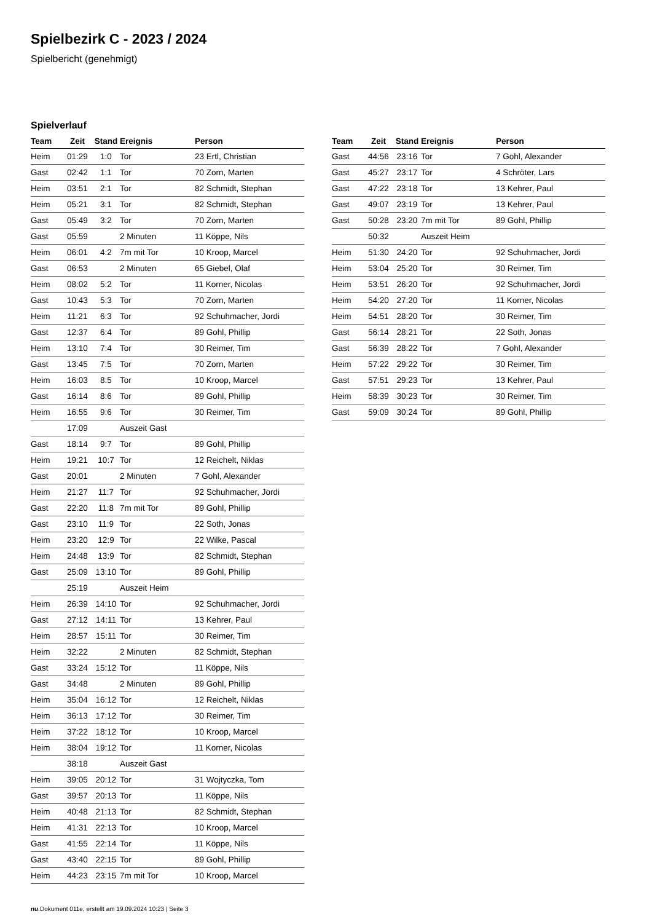Spielbezirk C - 2023 / 2024
Spielbericht (genehmigt)
Spielverlauf
| Team | Zeit | Stand | Ereignis | Person |
| --- | --- | --- | --- | --- |
| Heim | 01:29 | 1:0 | Tor | 23 Ertl, Christian |
| Gast | 02:42 | 1:1 | Tor | 70 Zorn, Marten |
| Heim | 03:51 | 2:1 | Tor | 82 Schmidt, Stephan |
| Heim | 05:21 | 3:1 | Tor | 82 Schmidt, Stephan |
| Gast | 05:49 | 3:2 | Tor | 70 Zorn, Marten |
| Gast | 05:59 | | 2 Minuten | 11 Köppe, Nils |
| Heim | 06:01 | 4:2 | 7m mit Tor | 10 Kroop, Marcel |
| Gast | 06:53 | | 2 Minuten | 65 Giebel, Olaf |
| Heim | 08:02 | 5:2 | Tor | 11 Korner, Nicolas |
| Gast | 10:43 | 5:3 | Tor | 70 Zorn, Marten |
| Heim | 11:21 | 6:3 | Tor | 92 Schuhmacher, Jordi |
| Gast | 12:37 | 6:4 | Tor | 89 Gohl, Phillip |
| Heim | 13:10 | 7:4 | Tor | 30 Reimer, Tim |
| Gast | 13:45 | 7:5 | Tor | 70 Zorn, Marten |
| Heim | 16:03 | 8:5 | Tor | 10 Kroop, Marcel |
| Gast | 16:14 | 8:6 | Tor | 89 Gohl, Phillip |
| Heim | 16:55 | 9:6 | Tor | 30 Reimer, Tim |
| | 17:09 | | Auszeit Gast | |
| Gast | 18:14 | 9:7 | Tor | 89 Gohl, Phillip |
| Heim | 19:21 | 10:7 | Tor | 12 Reichelt, Niklas |
| Gast | 20:01 | | 2 Minuten | 7 Gohl, Alexander |
| Heim | 21:27 | 11:7 | Tor | 92 Schuhmacher, Jordi |
| Gast | 22:20 | 11:8 | 7m mit Tor | 89 Gohl, Phillip |
| Gast | 23:10 | 11:9 | Tor | 22 Soth, Jonas |
| Heim | 23:20 | 12:9 | Tor | 22 Wilke, Pascal |
| Heim | 24:48 | 13:9 | Tor | 82 Schmidt, Stephan |
| Gast | 25:09 | 13:10 | Tor | 89 Gohl, Phillip |
| | 25:19 | | Auszeit Heim | |
| Heim | 26:39 | 14:10 | Tor | 92 Schuhmacher, Jordi |
| Gast | 27:12 | 14:11 | Tor | 13 Kehrer, Paul |
| Heim | 28:57 | 15:11 | Tor | 30 Reimer, Tim |
| Heim | 32:22 | | 2 Minuten | 82 Schmidt, Stephan |
| Gast | 33:24 | 15:12 | Tor | 11 Köppe, Nils |
| Gast | 34:48 | | 2 Minuten | 89 Gohl, Phillip |
| Heim | 35:04 | 16:12 | Tor | 12 Reichelt, Niklas |
| Heim | 36:13 | 17:12 | Tor | 30 Reimer, Tim |
| Heim | 37:22 | 18:12 | Tor | 10 Kroop, Marcel |
| Heim | 38:04 | 19:12 | Tor | 11 Korner, Nicolas |
| | 38:18 | | Auszeit Gast | |
| Heim | 39:05 | 20:12 | Tor | 31 Wojtyczka, Tom |
| Gast | 39:57 | 20:13 | Tor | 11 Köppe, Nils |
| Heim | 40:48 | 21:13 | Tor | 82 Schmidt, Stephan |
| Heim | 41:31 | 22:13 | Tor | 10 Kroop, Marcel |
| Gast | 41:55 | 22:14 | Tor | 11 Köppe, Nils |
| Gast | 43:40 | 22:15 | Tor | 89 Gohl, Phillip |
| Heim | 44:23 | 23:15 | 7m mit Tor | 10 Kroop, Marcel |
| Team | Zeit | Stand | Ereignis | Person |
| --- | --- | --- | --- | --- |
| Gast | 44:56 | 23:16 | Tor | 7 Gohl, Alexander |
| Gast | 45:27 | 23:17 | Tor | 4 Schröter, Lars |
| Gast | 47:22 | 23:18 | Tor | 13 Kehrer, Paul |
| Gast | 49:07 | 23:19 | Tor | 13 Kehrer, Paul |
| Gast | 50:28 | 23:20 | 7m mit Tor | 89 Gohl, Phillip |
| | 50:32 | | Auszeit Heim | |
| Heim | 51:30 | 24:20 | Tor | 92 Schuhmacher, Jordi |
| Heim | 53:04 | 25:20 | Tor | 30 Reimer, Tim |
| Heim | 53:51 | 26:20 | Tor | 92 Schuhmacher, Jordi |
| Heim | 54:20 | 27:20 | Tor | 11 Korner, Nicolas |
| Heim | 54:51 | 28:20 | Tor | 30 Reimer, Tim |
| Gast | 56:14 | 28:21 | Tor | 22 Soth, Jonas |
| Gast | 56:39 | 28:22 | Tor | 7 Gohl, Alexander |
| Heim | 57:22 | 29:22 | Tor | 30 Reimer, Tim |
| Gast | 57:51 | 29:23 | Tor | 13 Kehrer, Paul |
| Heim | 58:39 | 30:23 | Tor | 30 Reimer, Tim |
| Gast | 59:09 | 30:24 | Tor | 89 Gohl, Phillip |
nu.Dokument 011e, erstellt am 19.09.2024 10:23 | Seite 3